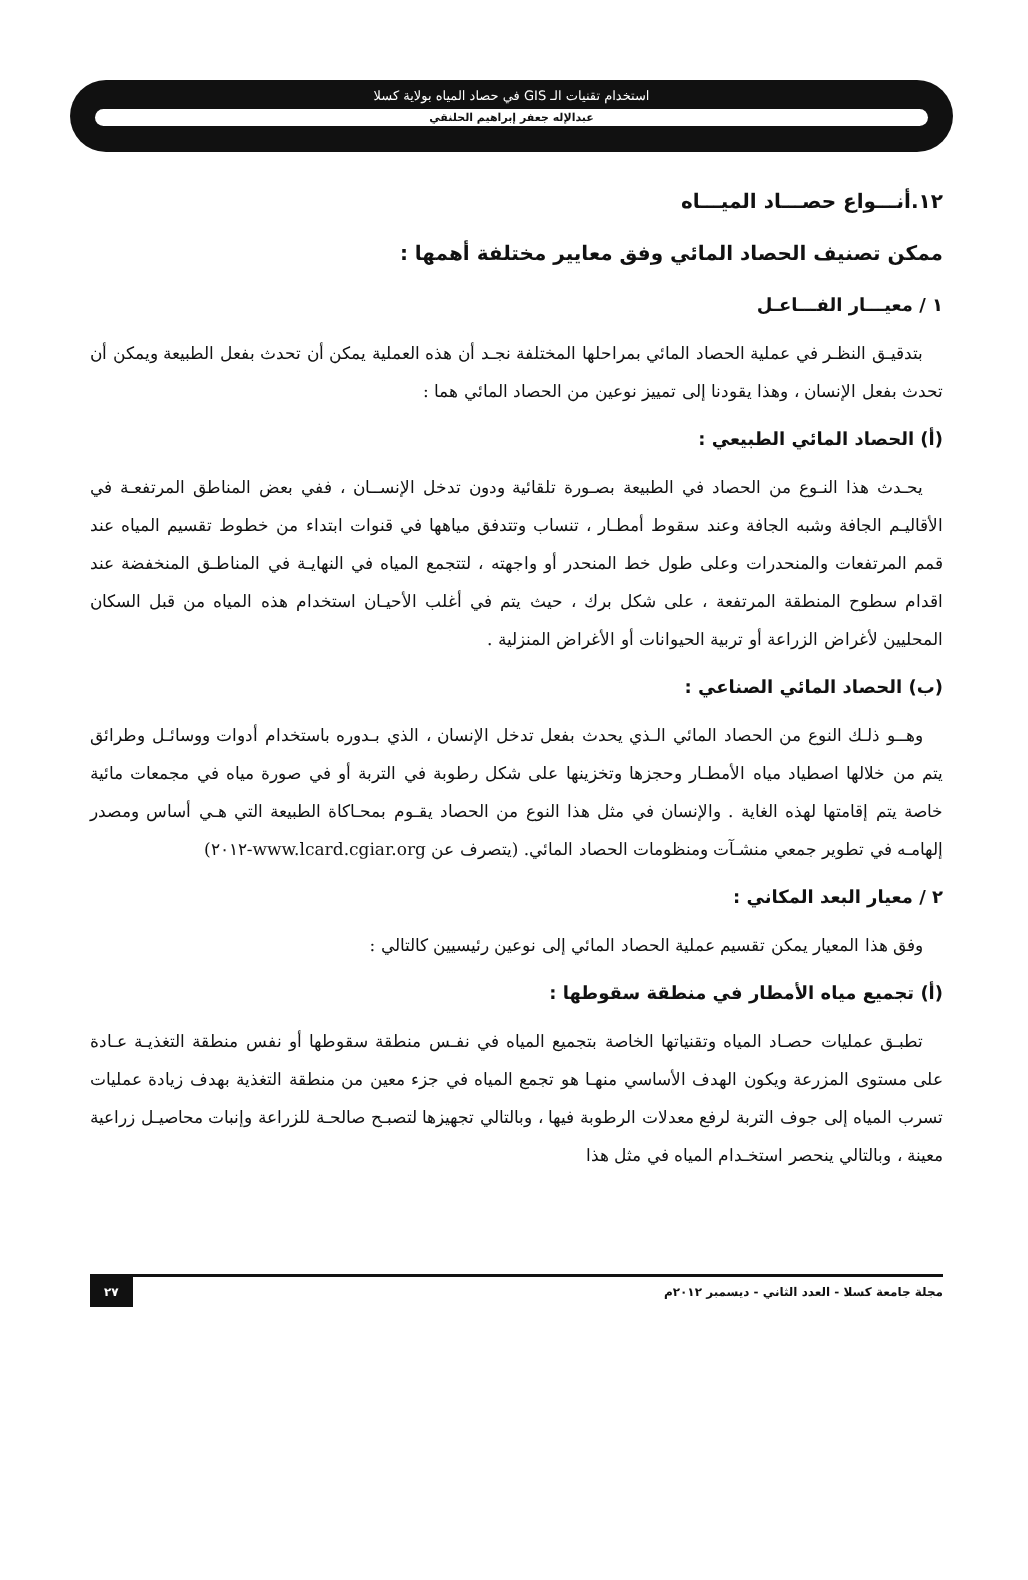استخدام تقنيات الـ GIS في حصاد المياه بولاية كسلا
عبدالإله جعفر إبراهيم الحلنقي
١٢.أنـــواع حصـــاد الميـــاه
ممكن تصنيف الحصاد المائي وفق معايير مختلفة أهمها :
١ / معيـــار الفـــاعـل
بتدقيـق النظـر في عملية الحصاد المائي بمراحلها المختلفة نجـد أن هذه العملية يمكن أن تحدث بفعل الطبيعة ويمكن أن تحدث بفعل الإنسان ، وهذا يقودنا إلى تمييز نوعين من الحصاد المائي هما :
(أ) الحصاد المائي الطبيعي :
يحـدث هذا النـوع من الحصاد في الطبيعة بصـورة تلقائية ودون تدخل الإنســان ، ففي بعض المناطق المرتفعـة في الأقاليـم الجافة وشبه الجافة وعند سقوط أمطـار ، تنساب وتتدفق مياهها في قنوات ابتداء من خطوط تقسيم المياه عند قمم المرتفعات والمنحدرات وعلى طول خط المنحدر أو واجهته ، لتتجمع المياه في النهايـة في المناطـق المنخفضة عند اقدام سطوح المنطقة المرتفعة ، على شكل برك ، حيث يتم في أغلب الأحيـان استخدام هذه المياه من قبل السكان المحليين لأغراض الزراعة أو تربية الحيوانات أو الأغراض المنزلية .
(ب) الحصاد المائي الصناعي :
وهــو ذلـك النوع من الحصاد المائي الـذي يحدث بفعل تدخل الإنسان ، الذي بـدوره باستخدام أدوات ووسائـل وطرائق يتم من خلالها اصطياد مياه الأمطـار وحجزها وتخزينها على شكل رطوبة في التربة أو في صورة مياه في مجمعات مائية خاصة يتم إقامتها لهذه الغاية . والإنسان في مثل هذا النوع من الحصاد يقـوم بمحـاكاة الطبيعة التي هـي أساس ومصدر إلهامـه في تطوير جمعي منشـآت ومنظومات الحصاد المائي. (يتصرف عن www.lcard.cgiar.org-٢٠١٢)
٢ / معيار البعد المكاني :
وفق هذا المعيار يمكن تقسيم عملية الحصاد المائي إلى نوعين رئيسيين كالتالي :
(أ) تجميع مياه الأمطار في منطقة سقوطها :
تطبـق عمليات حصـاد المياه وتقنياتها الخاصة بتجميع المياه في نفـس منطقة سقوطها أو نفس منطقة التغذيـة عـادة على مستوى المزرعة ويكون الهدف الأساسي منهـا هو تجمع المياه في جزء معين من منطقة التغذية بهدف زيادة عمليات تسرب المياه إلى جوف التربة لرفع معدلات الرطوبة فيها ، وبالتالي تجهيزها لتصبـح صالحـة للزراعة وإنبات محاصيـل زراعية معينة ، وبالتالي ينحصر استخـدام المياه في مثل هذا
مجلة جامعة كسلا - العدد الثاني - ديسمبر ٢٠١٢م ٢٧